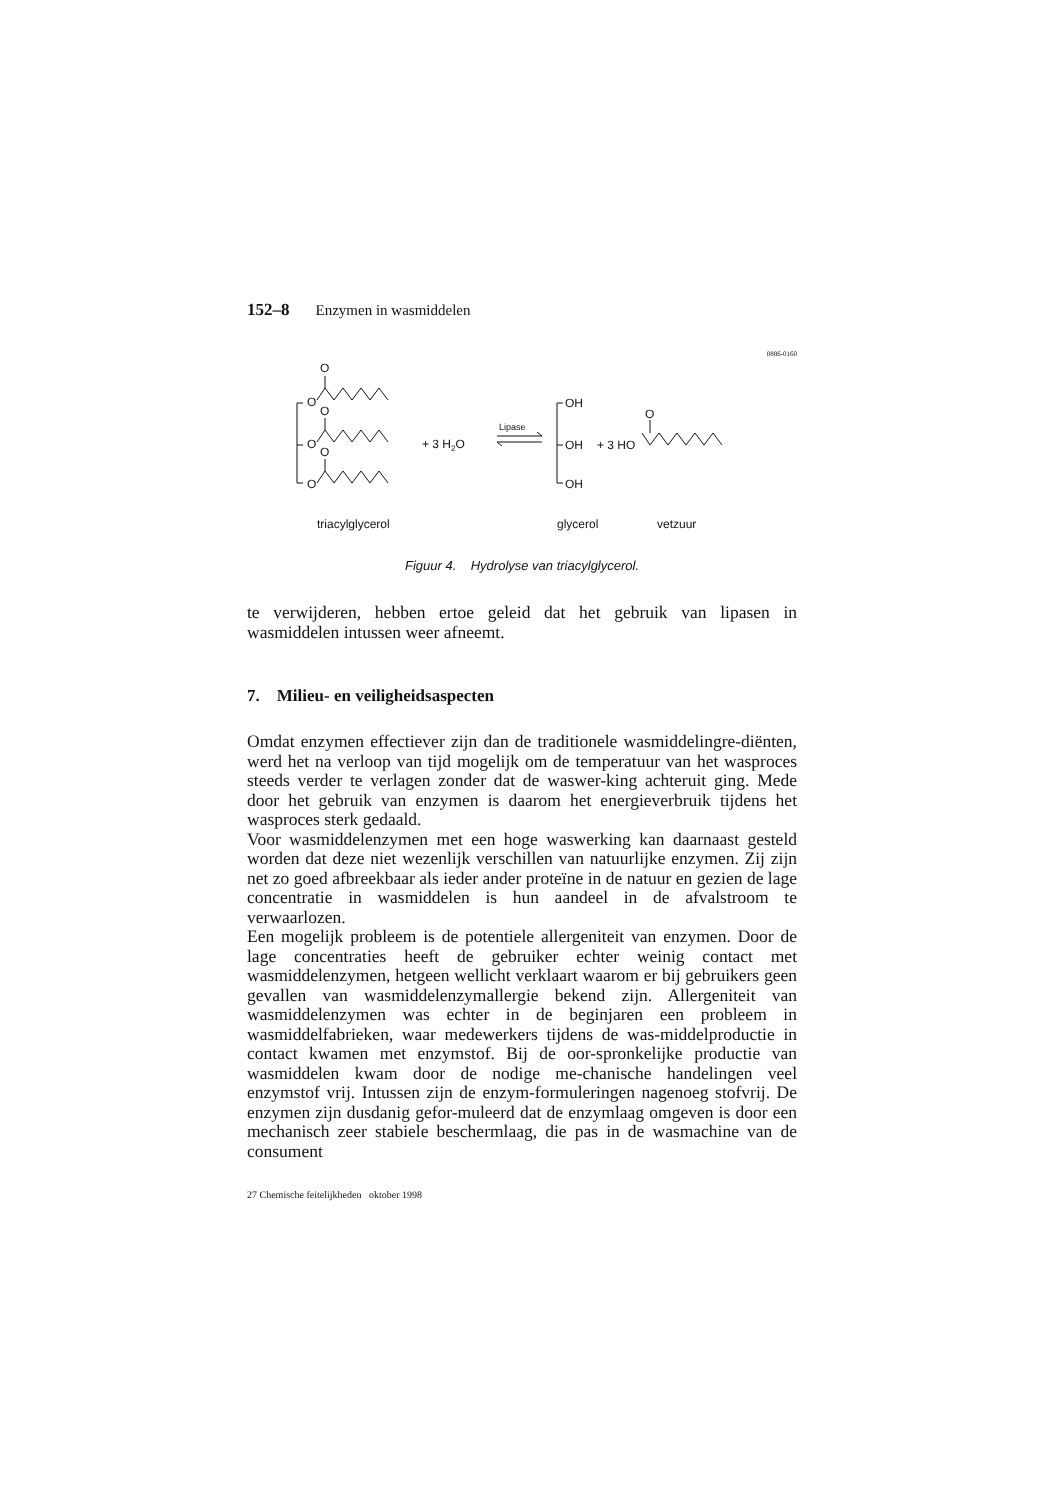152–8 Enzymen in wasmiddelen
0886-0160
O
O
O
O
O
O
+ 3 H2O
Lipase
OH
OH
OH
+ 3 HO
O
triacylglycerol
glycerol
vetzuur
Figuur 4. Hydrolyse van triacylglycerol.
te verwijderen, hebben ertoe geleid dat het gebruik van lipasen in wasmiddelen intussen weer afneemt.
7. Milieu- en veiligheidsaspecten
Omdat enzymen effectiever zijn dan de traditionele wasmiddelingre-diënten, werd het na verloop van tijd mogelijk om de temperatuur van het wasproces steeds verder te verlagen zonder dat de waswer-king achteruit ging. Mede door het gebruik van enzymen is daarom het energieverbruik tijdens het wasproces sterk gedaald.
Voor wasmiddelenzymen met een hoge waswerking kan daarnaast gesteld worden dat deze niet wezenlijk verschillen van natuurlijke enzymen. Zij zijn net zo goed afbreekbaar als ieder ander proteïne in de natuur en gezien de lage concentratie in wasmiddelen is hun aandeel in de afvalstroom te verwaarlozen.
Een mogelijk probleem is de potentiele allergeniteit van enzymen. Door de lage concentraties heeft de gebruiker echter weinig contact met wasmiddelenzymen, hetgeen wellicht verklaart waarom er bij gebruikers geen gevallen van wasmiddelenzymallergie bekend zijn. Allergeniteit van wasmiddelenzymen was echter in de beginjaren een probleem in wasmiddelfabrieken, waar medewerkers tijdens de was-middelproductie in contact kwamen met enzymstof. Bij de oor-spronkelijke productie van wasmiddelen kwam door de nodige me-chanische handelingen veel enzymstof vrij. Intussen zijn de enzym-formuleringen nagenoeg stofvrij. De enzymen zijn dusdanig gefor-muleerd dat de enzymlaag omgeven is door een mechanisch zeer stabiele beschermlaag, die pas in de wasmachine van de consument
27 Chemische feitelijkheden oktober 1998